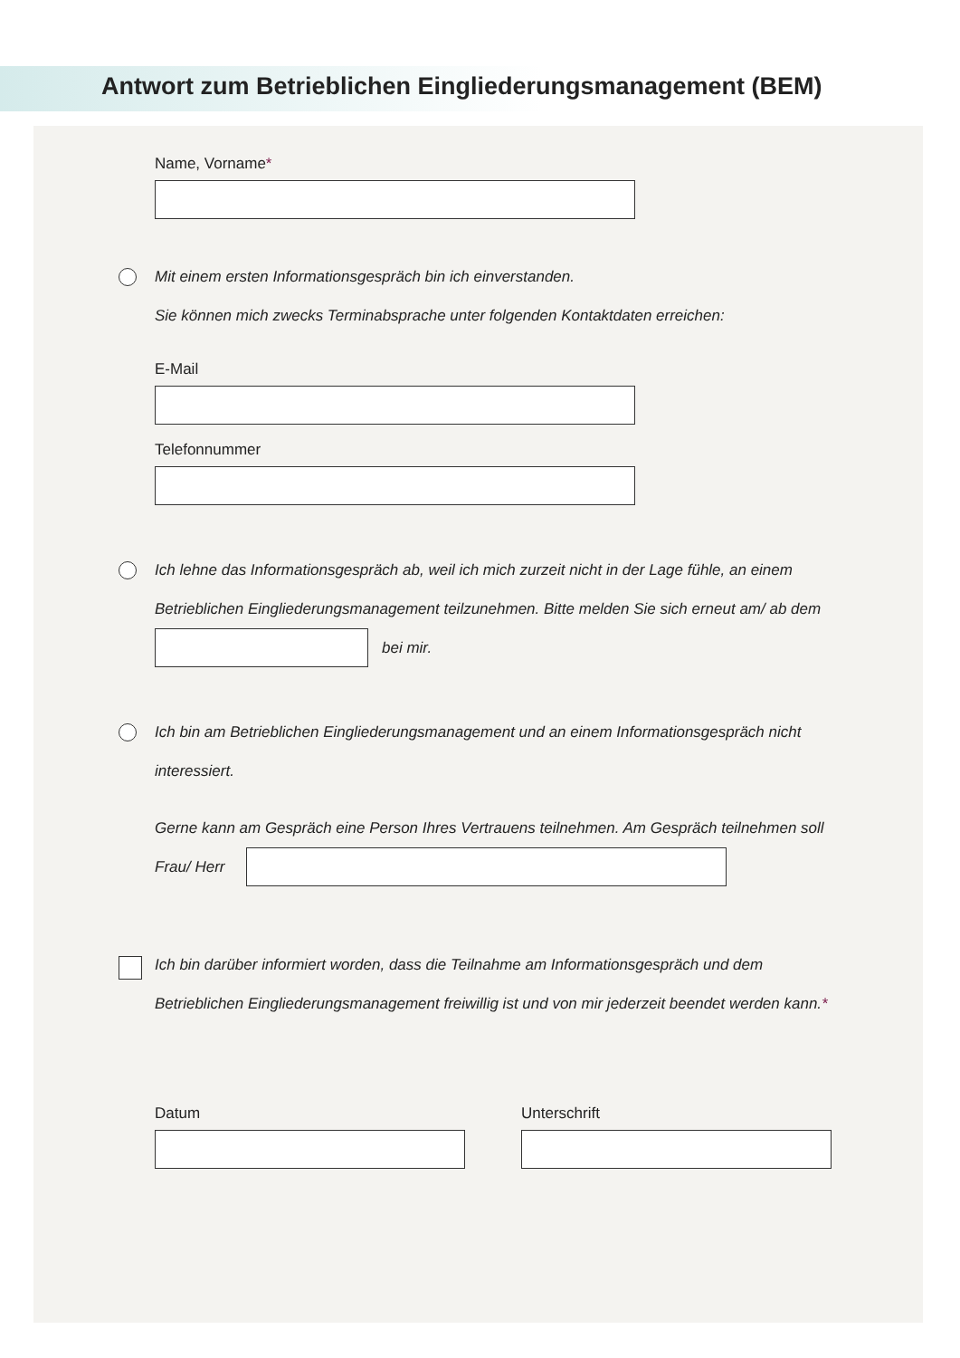Antwort zum Betrieblichen Eingliederungsmanagement (BEM)
Name, Vorname*
Mit einem ersten Informationsgespräch bin ich einverstanden.
Sie können mich zwecks Terminabsprache unter folgenden Kontaktdaten erreichen:
E-Mail
Telefonnummer
Ich lehne das Informationsgespräch ab, weil ich mich zurzeit nicht in der Lage fühle, an einem
Betrieblichen Eingliederungsmanagement teilzunehmen. Bitte melden Sie sich erneut am/ ab dem
bei mir.
Ich bin am Betrieblichen Eingliederungsmanagement und an einem Informationsgespräch nicht
interessiert.
Gerne kann am Gespräch eine Person Ihres Vertrauens teilnehmen. Am Gespräch teilnehmen soll
Frau/ Herr
Ich bin darüber informiert worden, dass die Teilnahme am Informationsgespräch und dem
Betrieblichen Eingliederungsmanagement freiwillig ist und von mir jederzeit beendet werden kann.*
Datum Unterschrift